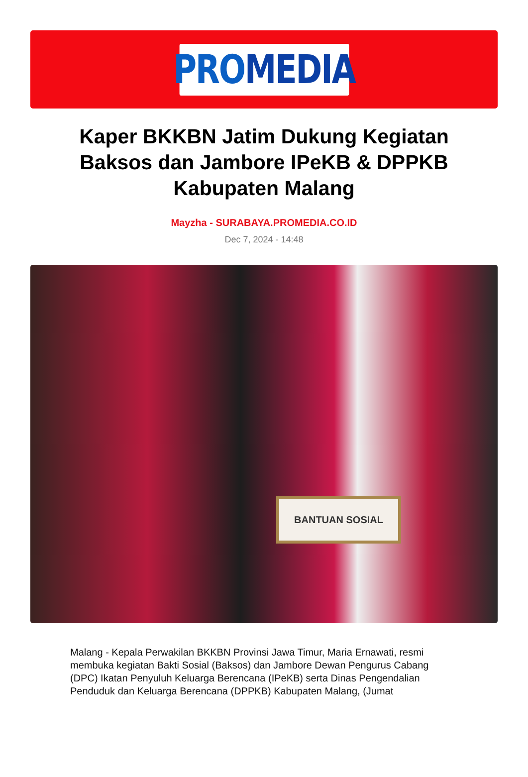PRO MEDIA
Kaper BKKBN Jatim Dukung Kegiatan Baksos dan Jambore IPeKB & DPPKB Kabupaten Malang
Mayzha - SURABAYA.PROMEDIA.CO.ID
Dec 7, 2024 - 14:48
BANTUAN SOSIAL
Malang - Kepala Perwakilan BKKBN Provinsi Jawa Timur, Maria Ernawati, resmi membuka kegiatan Bakti Sosial (Baksos) dan Jambore Dewan Pengurus Cabang (DPC) Ikatan Penyuluh Keluarga Berencana (IPeKB) serta Dinas Pengendalian Penduduk dan Keluarga Berencana (DPPKB) Kabupaten Malang, (Jumat